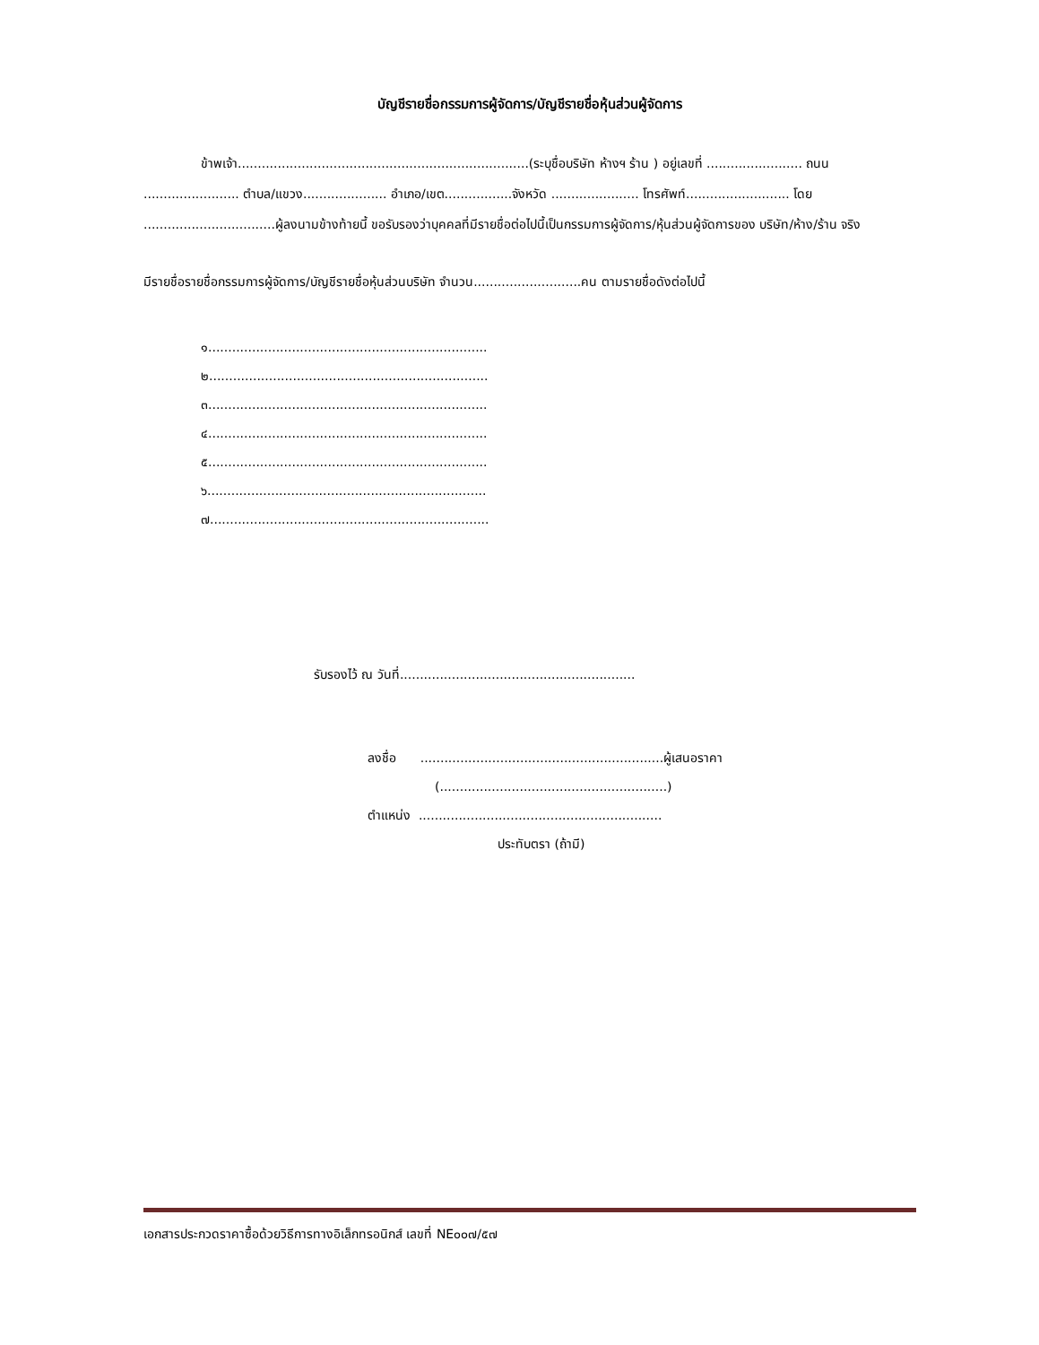บัญชีรายชื่อกรรมการผู้จัดการ/บัญชีรายชื่อหุ้นส่วนผู้จัดการ
ข้าพเจ้า.........................................................................(ระบุชื่อบริษัท ห้างฯ ร้าน ) อยู่เลขที่ ........................ ถนน ........................ ตำบล/แขวง..................... อำเภอ/เขต.................จังหวัด ...................... โทรศัพท์.......................... โดย .................................ผู้ลงนามข้างท้ายนี้ ขอรับรองว่าบุคคลที่มีรายชื่อต่อไปนี้เป็นกรรมการผู้จัดการ/หุ้นส่วนผู้จัดการของ บริษัท/ห้าง/ร้าน จริง
มีรายชื่อรายชื่อกรรมการผู้จัดการ/บัญชีรายชื่อหุ้นส่วนบริษัท จำนวน...........................คน ตามรายชื่อดังต่อไปนี้
๑......................................................................
๒......................................................................
๓......................................................................
๔......................................................................
๕......................................................................
๖......................................................................
๗......................................................................
รับรองไว้ ณ วันที่...........................................................
ลงชื่อ .............................................................ผู้เสนอราคา
(.........................................................)
ตำแหน่ง .............................................................
ประทับตรา (ถ้ามี)
เอกสารประกวดราคาซื้อด้วยวิธีการทางอิเล็กทรอนิกส์ เลขที่ NE๐๐๗/๕๗